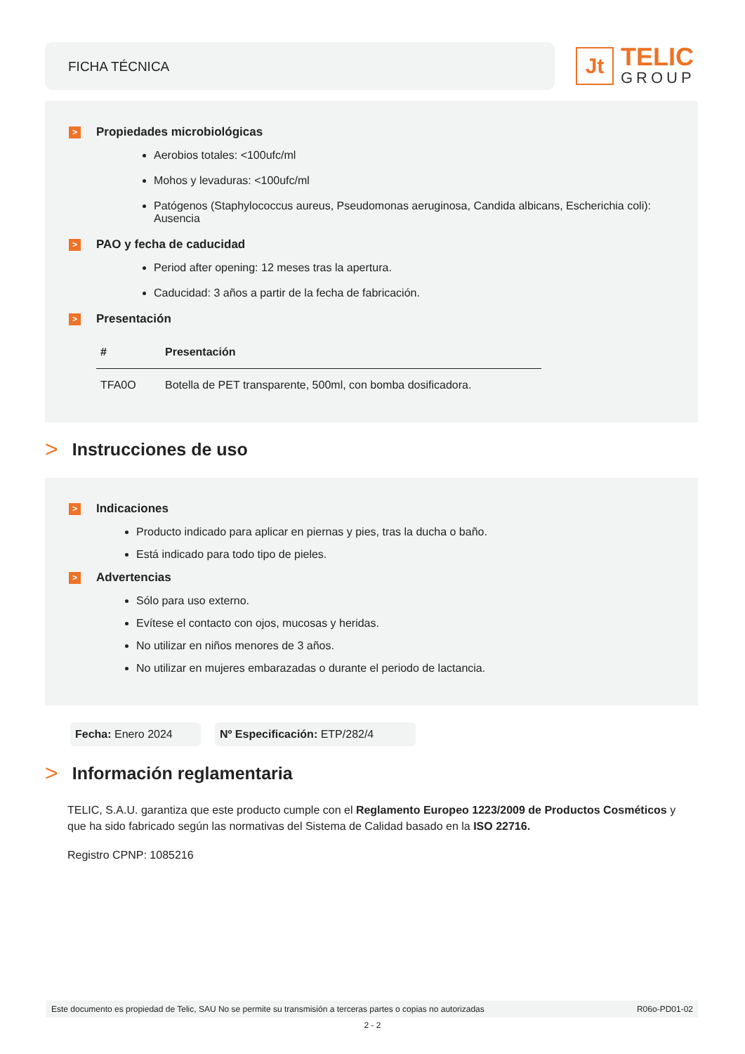FICHA TÉCNICA
Jt
TELIC
GROUP
> Propiedades microbiológicas
Aerobios totales: <100ufc/ml
Mohos y levaduras: <100ufc/ml
Patógenos (Staphylococcus aureus, Pseudomonas aeruginosa, Candida albicans, Escherichia coli): Ausencia
> PAO y fecha de caducidad
Period after opening: 12 meses tras la apertura.
Caducidad: 3 años a partir de la fecha de fabricación.
> Presentación
| # | Presentación |
| --- | --- |
| TFA0O | Botella de PET transparente, 500ml, con bomba dosificadora. |
> Instrucciones de uso
> Indicaciones
Producto indicado para aplicar en piernas y pies, tras la ducha o baño.
Está indicado para todo tipo de pieles.
> Advertencias
Sólo para uso externo.
Evítese el contacto con ojos, mucosas y heridas.
No utilizar en niños menores de 3 años.
No utilizar en mujeres embarazadas o durante el periodo de lactancia.
Fecha: Enero 2024 Nº Especificación: ETP/282/4
> Información reglamentaria
TELIC, S.A.U. garantiza que este producto cumple con el Reglamento Europeo 1223/2009 de Productos Cosméticos y que ha sido fabricado según las normativas del Sistema de Calidad basado en la ISO 22716.
Registro CPNP: 1085216
Este documento es propiedad de Telic, SAU No se permite su transmisión a terceras partes o copias no autorizadas R06o-PD01-02
2 - 2